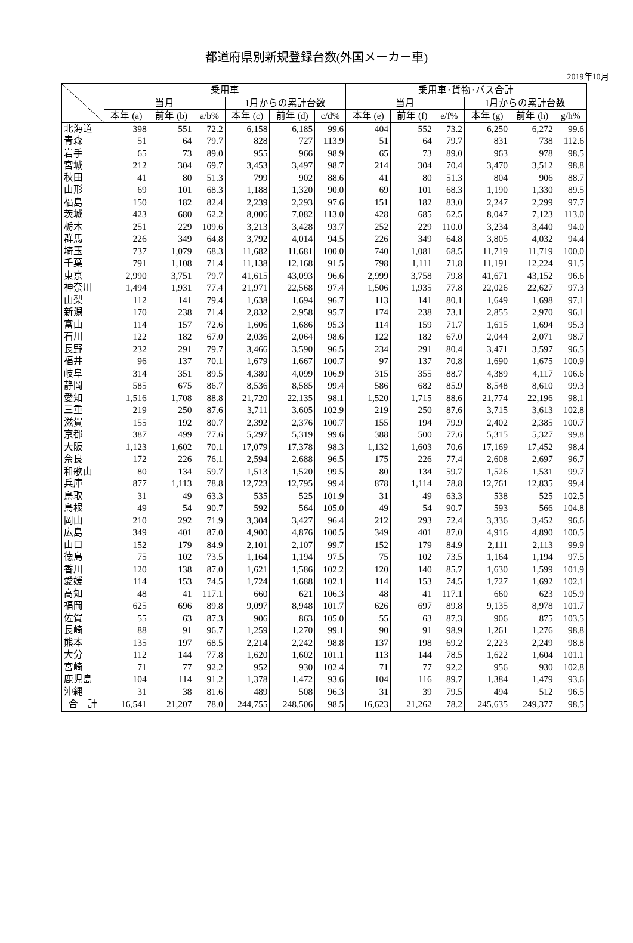都道府県別新規登録台数(外国メーカー車)
2019年10月
| | 乗用車 | | | | | | 乗用車･貨物･バス合計 | | | | | |
| --- | --- | --- | --- | --- | --- | --- | --- | --- | --- | --- | --- | --- |
| | 当月 | | | 1月からの累計台数 | | | 当月 | | | 1月からの累計台数 | | |
| | 本年 (a) | 前年 (b) | a/b% | 本年 (c) | 前年 (d) | c/d% | 本年 (e) | 前年 (f) | e/f% | 本年 (g) | 前年 (h) | g/h% |
| 北海道 | 398 | 551 | 72.2 | 6,158 | 6,185 | 99.6 | 404 | 552 | 73.2 | 6,250 | 6,272 | 99.6 |
| 青森 | 51 | 64 | 79.7 | 828 | 727 | 113.9 | 51 | 64 | 79.7 | 831 | 738 | 112.6 |
| 岩手 | 65 | 73 | 89.0 | 955 | 966 | 98.9 | 65 | 73 | 89.0 | 963 | 978 | 98.5 |
| 宮城 | 212 | 304 | 69.7 | 3,453 | 3,497 | 98.7 | 214 | 304 | 70.4 | 3,470 | 3,512 | 98.8 |
| 秋田 | 41 | 80 | 51.3 | 799 | 902 | 88.6 | 41 | 80 | 51.3 | 804 | 906 | 88.7 |
| 山形 | 69 | 101 | 68.3 | 1,188 | 1,320 | 90.0 | 69 | 101 | 68.3 | 1,190 | 1,330 | 89.5 |
| 福島 | 150 | 182 | 82.4 | 2,239 | 2,293 | 97.6 | 151 | 182 | 83.0 | 2,247 | 2,299 | 97.7 |
| 茨城 | 423 | 680 | 62.2 | 8,006 | 7,082 | 113.0 | 428 | 685 | 62.5 | 8,047 | 7,123 | 113.0 |
| 栃木 | 251 | 229 | 109.6 | 3,213 | 3,428 | 93.7 | 252 | 229 | 110.0 | 3,234 | 3,440 | 94.0 |
| 群馬 | 226 | 349 | 64.8 | 3,792 | 4,014 | 94.5 | 226 | 349 | 64.8 | 3,805 | 4,032 | 94.4 |
| 埼玉 | 737 | 1,079 | 68.3 | 11,682 | 11,681 | 100.0 | 740 | 1,081 | 68.5 | 11,719 | 11,719 | 100.0 |
| 千葉 | 791 | 1,108 | 71.4 | 11,138 | 12,168 | 91.5 | 798 | 1,111 | 71.8 | 11,191 | 12,224 | 91.5 |
| 東京 | 2,990 | 3,751 | 79.7 | 41,615 | 43,093 | 96.6 | 2,999 | 3,758 | 79.8 | 41,671 | 43,152 | 96.6 |
| 神奈川 | 1,494 | 1,931 | 77.4 | 21,971 | 22,568 | 97.4 | 1,506 | 1,935 | 77.8 | 22,026 | 22,627 | 97.3 |
| 山梨 | 112 | 141 | 79.4 | 1,638 | 1,694 | 96.7 | 113 | 141 | 80.1 | 1,649 | 1,698 | 97.1 |
| 新潟 | 170 | 238 | 71.4 | 2,832 | 2,958 | 95.7 | 174 | 238 | 73.1 | 2,855 | 2,970 | 96.1 |
| 富山 | 114 | 157 | 72.6 | 1,606 | 1,686 | 95.3 | 114 | 159 | 71.7 | 1,615 | 1,694 | 95.3 |
| 石川 | 122 | 182 | 67.0 | 2,036 | 2,064 | 98.6 | 122 | 182 | 67.0 | 2,044 | 2,071 | 98.7 |
| 長野 | 232 | 291 | 79.7 | 3,466 | 3,590 | 96.5 | 234 | 291 | 80.4 | 3,471 | 3,597 | 96.5 |
| 福井 | 96 | 137 | 70.1 | 1,679 | 1,667 | 100.7 | 97 | 137 | 70.8 | 1,690 | 1,675 | 100.9 |
| 岐阜 | 314 | 351 | 89.5 | 4,380 | 4,099 | 106.9 | 315 | 355 | 88.7 | 4,389 | 4,117 | 106.6 |
| 静岡 | 585 | 675 | 86.7 | 8,536 | 8,585 | 99.4 | 586 | 682 | 85.9 | 8,548 | 8,610 | 99.3 |
| 愛知 | 1,516 | 1,708 | 88.8 | 21,720 | 22,135 | 98.1 | 1,520 | 1,715 | 88.6 | 21,774 | 22,196 | 98.1 |
| 三重 | 219 | 250 | 87.6 | 3,711 | 3,605 | 102.9 | 219 | 250 | 87.6 | 3,715 | 3,613 | 102.8 |
| 滋賀 | 155 | 192 | 80.7 | 2,392 | 2,376 | 100.7 | 155 | 194 | 79.9 | 2,402 | 2,385 | 100.7 |
| 京都 | 387 | 499 | 77.6 | 5,297 | 5,319 | 99.6 | 388 | 500 | 77.6 | 5,315 | 5,327 | 99.8 |
| 大阪 | 1,123 | 1,602 | 70.1 | 17,079 | 17,378 | 98.3 | 1,132 | 1,603 | 70.6 | 17,169 | 17,452 | 98.4 |
| 奈良 | 172 | 226 | 76.1 | 2,594 | 2,688 | 96.5 | 175 | 226 | 77.4 | 2,608 | 2,697 | 96.7 |
| 和歌山 | 80 | 134 | 59.7 | 1,513 | 1,520 | 99.5 | 80 | 134 | 59.7 | 1,526 | 1,531 | 99.7 |
| 兵庫 | 877 | 1,113 | 78.8 | 12,723 | 12,795 | 99.4 | 878 | 1,114 | 78.8 | 12,761 | 12,835 | 99.4 |
| 鳥取 | 31 | 49 | 63.3 | 535 | 525 | 101.9 | 31 | 49 | 63.3 | 538 | 525 | 102.5 |
| 島根 | 49 | 54 | 90.7 | 592 | 564 | 105.0 | 49 | 54 | 90.7 | 593 | 566 | 104.8 |
| 岡山 | 210 | 292 | 71.9 | 3,304 | 3,427 | 96.4 | 212 | 293 | 72.4 | 3,336 | 3,452 | 96.6 |
| 広島 | 349 | 401 | 87.0 | 4,900 | 4,876 | 100.5 | 349 | 401 | 87.0 | 4,916 | 4,890 | 100.5 |
| 山口 | 152 | 179 | 84.9 | 2,101 | 2,107 | 99.7 | 152 | 179 | 84.9 | 2,111 | 2,113 | 99.9 |
| 徳島 | 75 | 102 | 73.5 | 1,164 | 1,194 | 97.5 | 75 | 102 | 73.5 | 1,164 | 1,194 | 97.5 |
| 香川 | 120 | 138 | 87.0 | 1,621 | 1,586 | 102.2 | 120 | 140 | 85.7 | 1,630 | 1,599 | 101.9 |
| 愛媛 | 114 | 153 | 74.5 | 1,724 | 1,688 | 102.1 | 114 | 153 | 74.5 | 1,727 | 1,692 | 102.1 |
| 高知 | 48 | 41 | 117.1 | 660 | 621 | 106.3 | 48 | 41 | 117.1 | 660 | 623 | 105.9 |
| 福岡 | 625 | 696 | 89.8 | 9,097 | 8,948 | 101.7 | 626 | 697 | 89.8 | 9,135 | 8,978 | 101.7 |
| 佐賀 | 55 | 63 | 87.3 | 906 | 863 | 105.0 | 55 | 63 | 87.3 | 906 | 875 | 103.5 |
| 長崎 | 88 | 91 | 96.7 | 1,259 | 1,270 | 99.1 | 90 | 91 | 98.9 | 1,261 | 1,276 | 98.8 |
| 熊本 | 135 | 197 | 68.5 | 2,214 | 2,242 | 98.8 | 137 | 198 | 69.2 | 2,223 | 2,249 | 98.8 |
| 大分 | 112 | 144 | 77.8 | 1,620 | 1,602 | 101.1 | 113 | 144 | 78.5 | 1,622 | 1,604 | 101.1 |
| 宮崎 | 71 | 77 | 92.2 | 952 | 930 | 102.4 | 71 | 77 | 92.2 | 956 | 930 | 102.8 |
| 鹿児島 | 104 | 114 | 91.2 | 1,378 | 1,472 | 93.6 | 104 | 116 | 89.7 | 1,384 | 1,479 | 93.6 |
| 沖縄 | 31 | 38 | 81.6 | 489 | 508 | 96.3 | 31 | 39 | 79.5 | 494 | 512 | 96.5 |
| 合 計 | 16,541 | 21,207 | 78.0 | 244,755 | 248,506 | 98.5 | 16,623 | 21,262 | 78.2 | 245,635 | 249,377 | 98.5 |